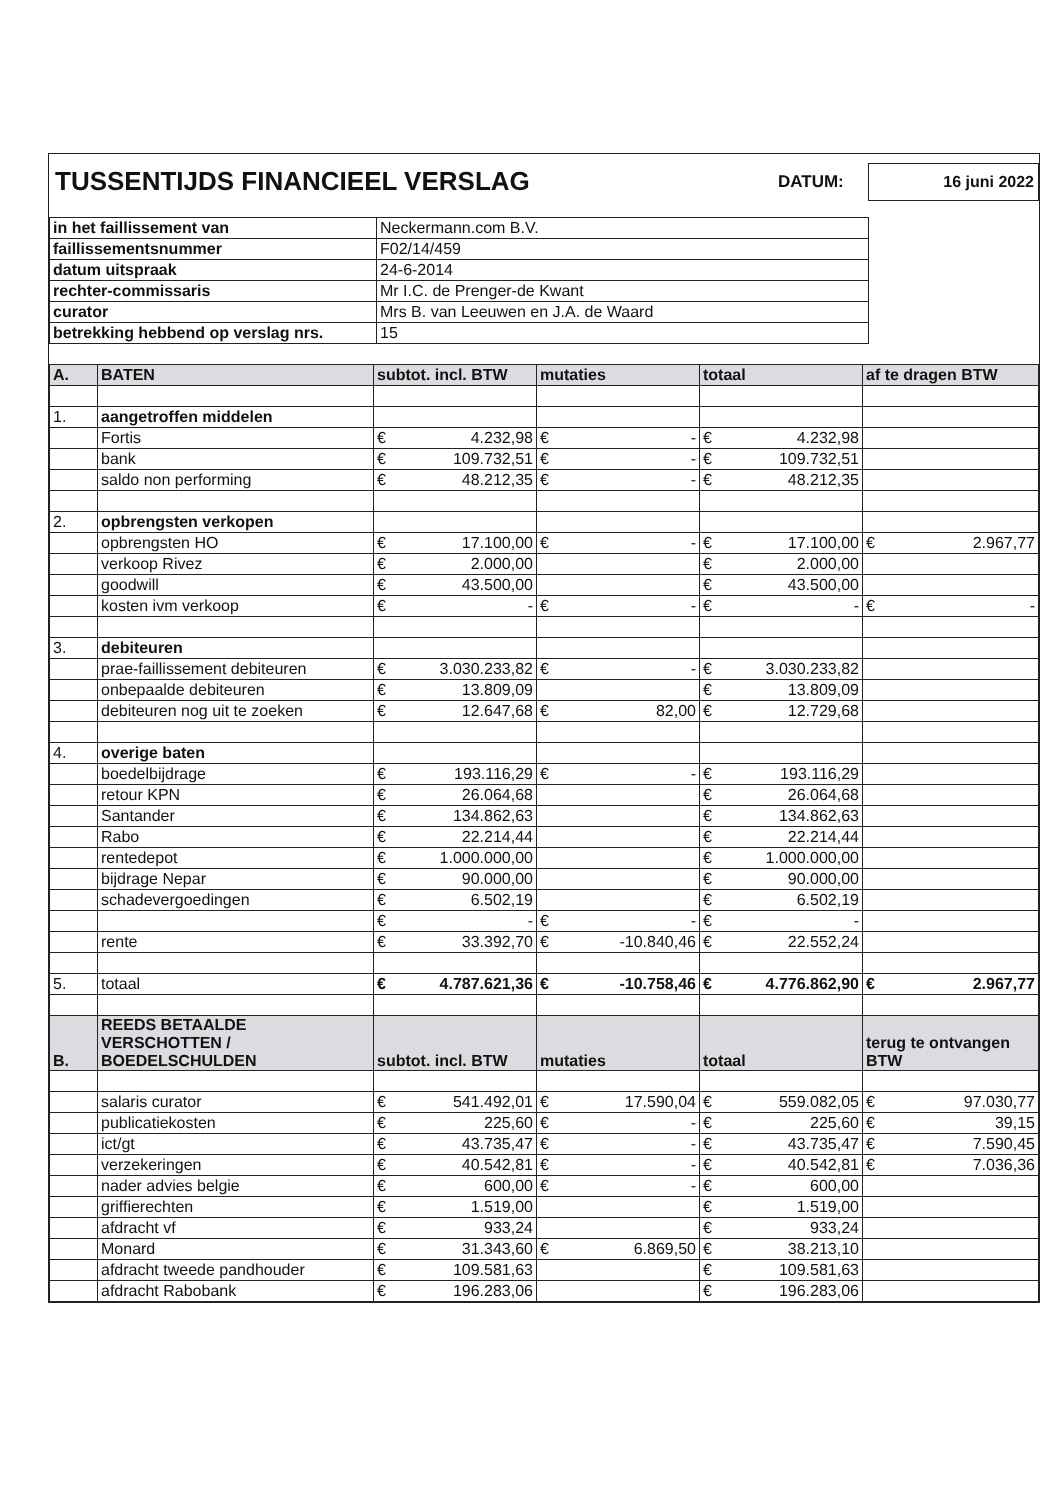TUSSENTIJDS FINANCIEEL VERSLAG
DATUM: 16 juni 2022
| in het faillissement van | Neckermann.com B.V. |
| faillissementsnummer | F02/14/459 |
| datum uitspraak | 24-6-2014 |
| rechter-commissaris | Mr I.C. de Prenger-de Kwant |
| curator | Mrs B. van Leeuwen en J.A. de Waard |
| betrekking hebbend op verslag nrs. | 15 |
| A. | BATEN | subtot. incl. BTW | mutaties | totaal | af te dragen BTW |
| --- | --- | --- | --- | --- | --- |
| 1. | aangetroffen middelen | | | | |
| | Fortis | € 4.232,98 | € - | € 4.232,98 | |
| | bank | € 109.732,51 | € - | € 109.732,51 | |
| | saldo non performing | € 48.212,35 | € - | € 48.212,35 | |
| 2. | opbrengsten verkopen | | | | |
| | opbrengsten HO | € 17.100,00 | € - | € 17.100,00 | € 2.967,77 |
| | verkoop Rivez | € 2.000,00 | | € 2.000,00 | |
| | goodwill | € 43.500,00 | | € 43.500,00 | |
| | kosten ivm verkoop | € - | € - | € - | € - |
| 3. | debiteuren | | | | |
| | prae-faillissement debiteuren | € 3.030.233,82 | € - | € 3.030.233,82 | |
| | onbepaalde debiteuren | € 13.809,09 | | € 13.809,09 | |
| | debiteuren nog uit te zoeken | € 12.647,68 | € 82,00 | € 12.729,68 | |
| 4. | overige baten | | | | |
| | boedelbijdrage | € 193.116,29 | € - | € 193.116,29 | |
| | retour KPN | € 26.064,68 | | € 26.064,68 | |
| | Santander | € 134.862,63 | | € 134.862,63 | |
| | Rabo | € 22.214,44 | | € 22.214,44 | |
| | rentedepot | € 1.000.000,00 | | € 1.000.000,00 | |
| | bijdrage Nepar | € 90.000,00 | | € 90.000,00 | |
| | schadevergoedingen | € 6.502,19 | | € 6.502,19 | |
| | | € - | € - | € - | |
| | rente | € 33.392,70 | € -10.840,46 | € 22.552,24 | |
| 5. | totaal | € 4.787.621,36 | € -10.758,46 | € 4.776.862,90 | € 2.967,77 |
| B. | REEDS BETAALDE VERSCHOTTEN / BOEDELSCHULDEN | subtot. incl. BTW | mutaties | totaal | terug te ontvangen BTW |
| | salaris curator | € 541.492,01 | € 17.590,04 | € 559.082,05 | € 97.030,77 |
| | publicatiekosten | € 225,60 | € - | € 225,60 | € 39,15 |
| | ict/gt | € 43.735,47 | € - | € 43.735,47 | € 7.590,45 |
| | verzekeringen | € 40.542,81 | € - | € 40.542,81 | € 7.036,36 |
| | nader advies belgie | € 600,00 | € - | € 600,00 | |
| | griffierechten | € 1.519,00 | | € 1.519,00 | |
| | afdracht vf | € 933,24 | | € 933,24 | |
| | Monard | € 31.343,60 | € 6.869,50 | € 38.213,10 | |
| | afdracht tweede pandhouder | € 109.581,63 | | € 109.581,63 | |
| | afdracht Rabobank | € 196.283,06 | | € 196.283,06 | |